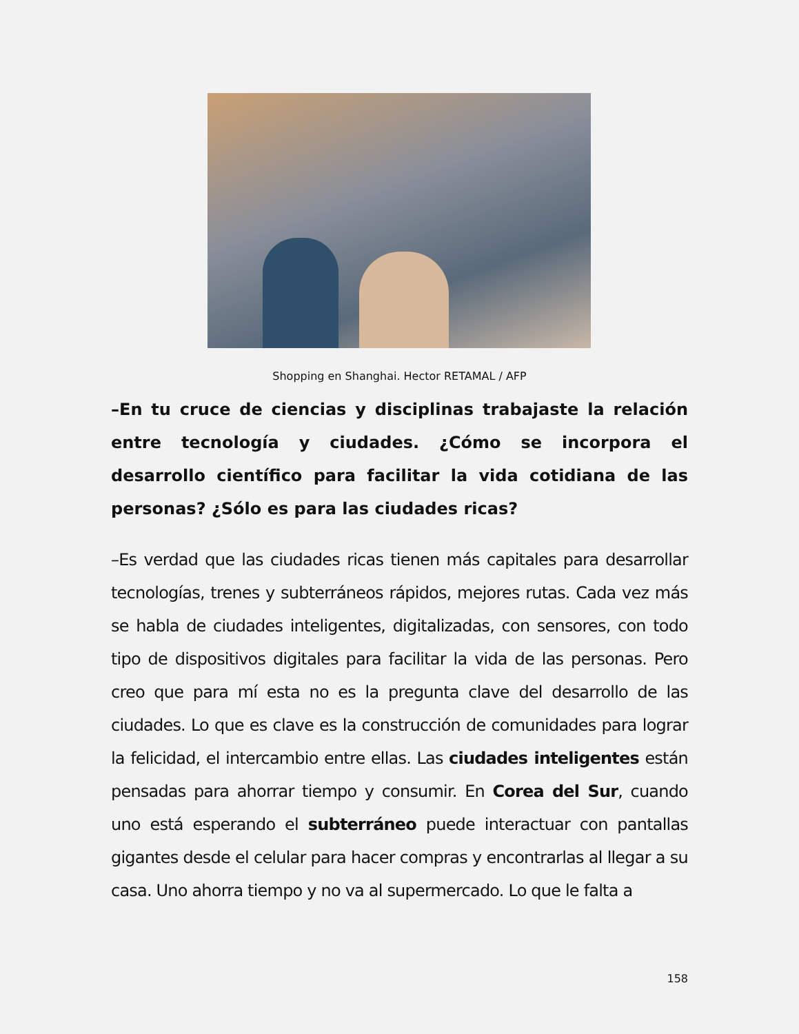Shopping en Shanghai. Hector RETAMAL / AFP
–En tu cruce de ciencias y disciplinas trabajaste la relación entre tecnología y ciudades. ¿Cómo se incorpora el desarrollo científico para facilitar la vida cotidiana de las personas? ¿Sólo es para las ciudades ricas?
–Es verdad que las ciudades ricas tienen más capitales para desarrollar tecnologías, trenes y subterráneos rápidos, mejores rutas. Cada vez más se habla de ciudades inteligentes, digitalizadas, con sensores, con todo tipo de dispositivos digitales para facilitar la vida de las personas. Pero creo que para mí esta no es la pregunta clave del desarrollo de las ciudades. Lo que es clave es la construcción de comunidades para lograr la felicidad, el intercambio entre ellas. Las ciudades inteligentes están pensadas para ahorrar tiempo y consumir. En Corea del Sur, cuando uno está esperando el subterráneo puede interactuar con pantallas gigantes desde el celular para hacer compras y encontrarlas al llegar a su casa. Uno ahorra tiempo y no va al supermercado. Lo que le falta a
158